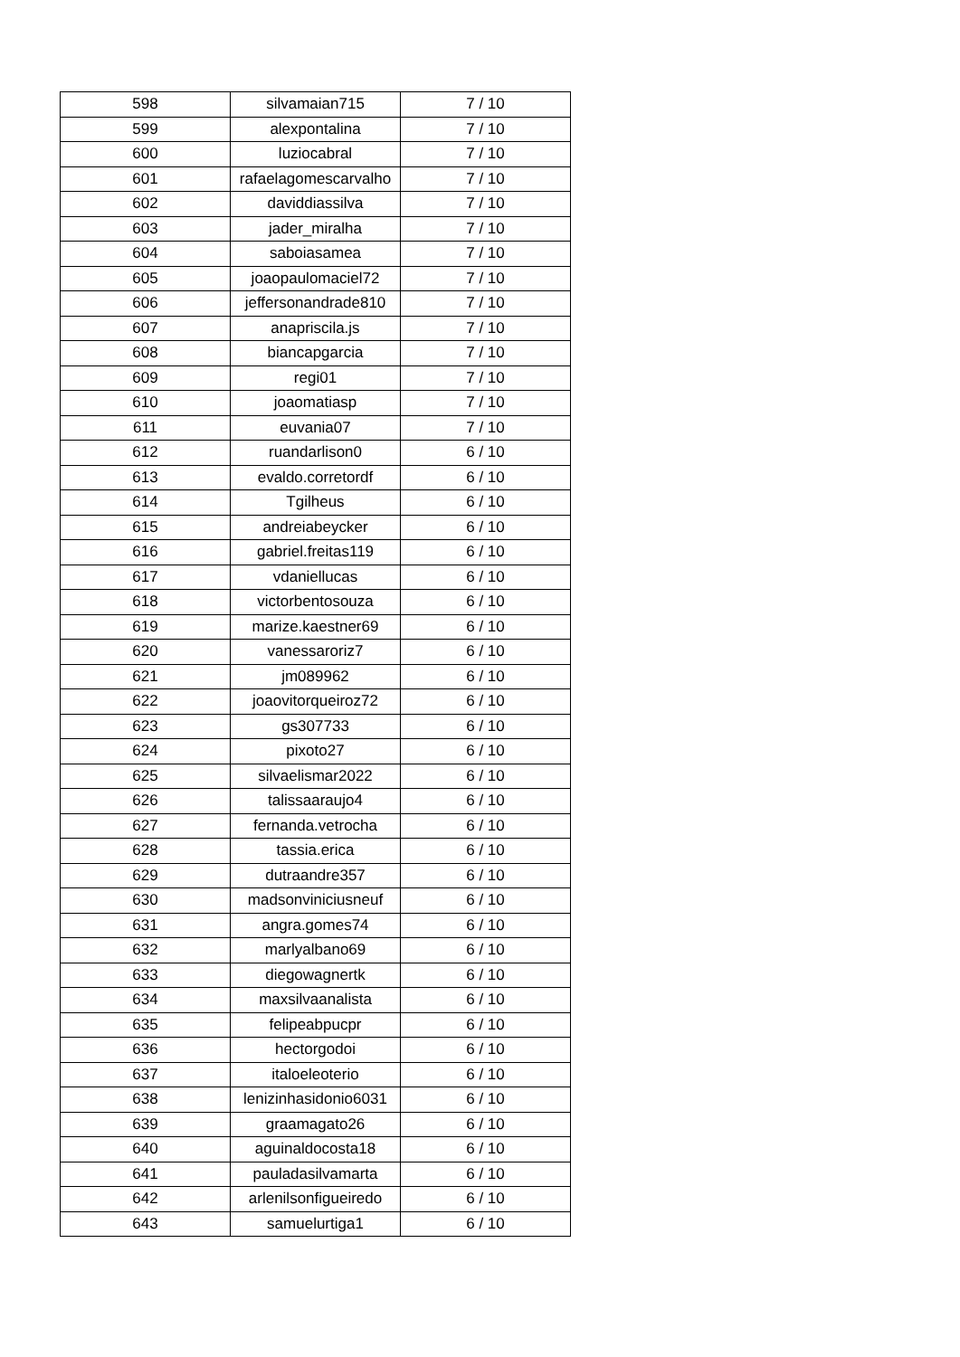| 598 | silvamaian715 | 7 / 10 |
| 599 | alexpontalina | 7 / 10 |
| 600 | luziocabral | 7 / 10 |
| 601 | rafaelagomescarvalho | 7 / 10 |
| 602 | daviddiassilva | 7 / 10 |
| 603 | jader_miralha | 7 / 10 |
| 604 | saboiasamea | 7 / 10 |
| 605 | joaopaulomaciel72 | 7 / 10 |
| 606 | jeffersonandrade810 | 7 / 10 |
| 607 | anapriscila.js | 7 / 10 |
| 608 | biancapgarcia | 7 / 10 |
| 609 | regi01 | 7 / 10 |
| 610 | joaomatiasp | 7 / 10 |
| 611 | euvania07 | 7 / 10 |
| 612 | ruandarlison0 | 6 / 10 |
| 613 | evaldo.corretordf | 6 / 10 |
| 614 | Tgilheus | 6 / 10 |
| 615 | andreiabeycker | 6 / 10 |
| 616 | gabriel.freitas119 | 6 / 10 |
| 617 | vdaniellucas | 6 / 10 |
| 618 | victorbentosouza | 6 / 10 |
| 619 | marize.kaestner69 | 6 / 10 |
| 620 | vanessaroriz7 | 6 / 10 |
| 621 | jm089962 | 6 / 10 |
| 622 | joaovitorqueiroz72 | 6 / 10 |
| 623 | gs307733 | 6 / 10 |
| 624 | pixoto27 | 6 / 10 |
| 625 | silvaelismar2022 | 6 / 10 |
| 626 | talissaaraujo4 | 6 / 10 |
| 627 | fernanda.vetrocha | 6 / 10 |
| 628 | tassia.erica | 6 / 10 |
| 629 | dutraandre357 | 6 / 10 |
| 630 | madsonviniciusneuf | 6 / 10 |
| 631 | angra.gomes74 | 6 / 10 |
| 632 | marlyalbano69 | 6 / 10 |
| 633 | diegowagnertk | 6 / 10 |
| 634 | maxsilvaanalista | 6 / 10 |
| 635 | felipeabpucpr | 6 / 10 |
| 636 | hectorgodoi | 6 / 10 |
| 637 | italoeleoterio | 6 / 10 |
| 638 | lenizinhasidonio6031 | 6 / 10 |
| 639 | graamagato26 | 6 / 10 |
| 640 | aguinaldocosta18 | 6 / 10 |
| 641 | pauladasilvamarta | 6 / 10 |
| 642 | arlenilsonfigueiredo | 6 / 10 |
| 643 | samuelurtiga1 | 6 / 10 |